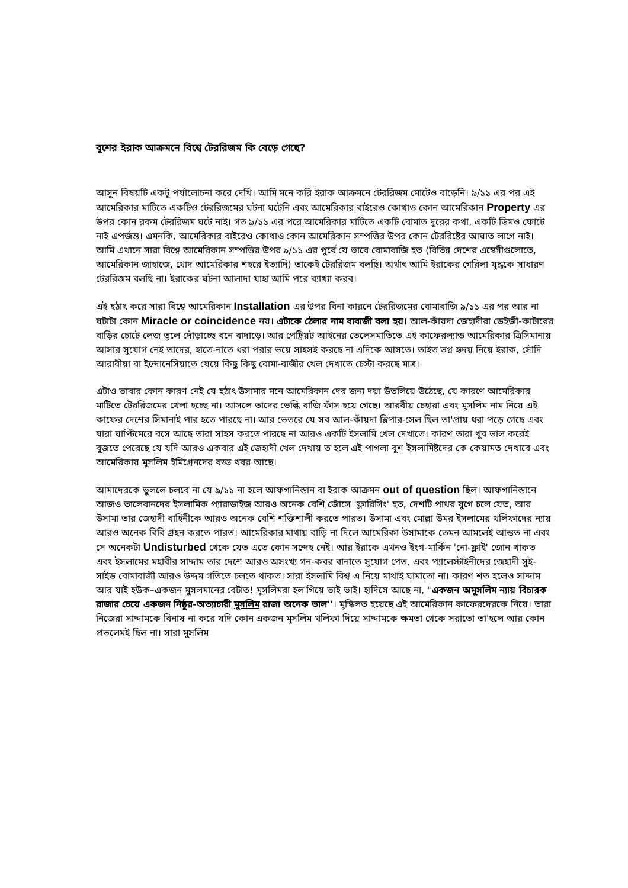বুশের ইরাক আক্রমনে বিশ্বে টেররিজম কি বেড়ে গেছে?
আসুন বিষয়টি একটু পর্যালোচনা করে দেখি। আমি মনে করি ইরাক আক্রমনে টেররিজম মোটেও বাড়েনি। ৯/১১ এর পর এই আমেরিকার মাটিতে একটিও টেররিজমের ঘটনা ঘটেনি এবং আমেরিকার বাইরেও কোথাও কোন আমেরিকান Property এর উপর কোন রকম টেররিজম ঘটে নাই। গত ৯/১১ এর পরে আমেরিকার মাটিতে একটি বোমাত দুরের কথা, একটি ডিমও ফোটে নাই এপর্জন্ত। এমনকি, আমেরিকার বাইরেও কোথাও কোন আমেরিকান সম্পত্তির উপর কোন টেররিষ্টের আঘাত লাগে নাই। আমি এখানে সারা বিশ্বে আমেরিকান সম্পত্তির উপর ৯/১১ এর পুর্বে যে ভাবে বোমাবাজি হত (বিভিন্ন দেশের এম্বেসীগুলোতে, আমেরিকান জাহাজে, খোদ আমেরিকার শহরে ইত্যাদি) তাকেই টেররিজম বলছি। অর্থাৎ আমি ইরাকের গেরিলা যুদ্ধকে সাধারণ টেররিজম বলছি না। ইরাকের ঘটনা আলাদা যাহা আমি পরে ব্যাখ্যা করব।
এই হঠাৎ করে সারা বিশ্বে আমেরিকান Installation এর উপর বিনা কারনে টেররিজমের বোমাবাজি ৯/১১ এর পর আর না ঘটাটা কোন Miracle or coincidence নয়। এটাকে ঠেলার নাম বাবাজী বলা হয়। আল-কাঁয়দা জেহাদীরা ডেইজী-কাটারের বাড়ির চোটে লেজ তুলে দৌড়াচ্ছে বনে বাদাড়ে। আর পেট্রিয়ট আইনের তেলেসমাতিতে এই কাফেরল্যান্ড আমেরিকার ত্রিসিমানায় আসার সুযোগ নেই তাদের, হাতে-নাতে ধরা পরার ভয়ে সাহসই করছে না এদিকে আসতে। তাইত ভগ্ন হৃদয় নিয়ে ইরাক, সৌদি আরাবীয়া বা ইন্দোনেসিয়াতে যেয়ে কিছু কিছু বোমা-বাজীর খেল দেখাতে চেস্টা করছে মাত্র।
এটাও ভাবার কোন কারণ নেই যে হঠাৎ উসামার মনে আমেরিকান দের জন্য দয়া উতলিয়ে উঠেছে, যে কারণে আমেরিকার মাটিতে টেররিজমের খেলা হচ্ছে না। আসলে তাদের ভেল্কি বাজি ফাঁস হয়ে গেছে। আরবীয় চেহারা এবং মুসলিম নাম নিয়ে এই কাফের দেশের সিমানাই পার হতে পারছে না। আর ভেতরে যে সব আল-কাঁয়দা স্লিপার-সেল ছিল তা'প্রায় ধরা পড়ে গেছে এবং যারা ঘাপ্টিমেরে বসে আছে তারা সাহস করতে পারছে না আরও একটি ইসলামি খেল দেখাতে। কারণ তারা খুব ভাল করেই বুজতে পেরেছে যে যদি আরও একবার এই জেহাদী খেল দেখায় ত'হলে এই পাগলা বুশ ইসলামিষ্টদের কে কেয়ামত দেখাবে এবং আমেরিকায় মুসলিম ইমিগ্রেনদের বড্ড খবর আছে।
আমাদেরকে ভুললে চলবে না যে ৯/১১ না হলে আফগানিস্তান বা ইরাক আক্রমন out of question ছিল। আফগানিস্তানে আজও তালেবানদের ইসলামিক প্যারাডাইজ আরও অনেক বেশি জোঁসে 'ফ্লারিসিং' হত, দেশটি পাথর যুগে চলে যেত, আর উসামা তার জেহাদী বাহিনীকে আরও অনেক বেশি শক্তিশালী করতে পারত। উসামা এবং মোল্লা উমর ইসলামের খলিফাদের ন্যায় আরও অনেক বিবি গ্রহন করতে পারত। আমেরিকার মাথায় বাড়ি না দিলে আমেরিকা উসামাকে তেমন আমলেই আন্তত না এবং সে অনেকটা Undisturbed থেকে যেত এতে কোন সন্দেহ নেই। আর ইরাকে এখনও ইংগ-মার্কিন 'নো-ফ্লাই' জোন থাকত এবং ইসলামের মহাবীর সাদ্দাম তার দেশে আরও অসংখ্য গন-কবর বানাতে সুযোগ পেত, এবং প্যালেস্টাইনীদের জেহাদী সুই-সাইড বোমাবাজী আরও উদ্দম গতিতে চলতে থাকত। সারা ইসলামি বিশ্ব এ নিয়ে মাথাই ঘামাতো না। কারণ শত হলেও সাদ্দাম আর যাই হউক–একজন মুসলমানের বেটাত! মুসলিমরা হল গিয়ে ভাই ভাই। হাদিসে আছে না, ''একজন অমুসলিম ন্যায় বিচারক রাজার চেয়ে একজন নিষ্ঠুর-অত্যাচারী মুসলিম রাজা অনেক ভাল''। মুস্কিলত হয়েছে এই আমেরিকান কাফেরদেরকে নিয়ে। তারা নিজেরা সাদ্দামকে বিনাষ না করে যদি কোন একজন মুসলিম খলিফা দিয়ে সাদ্দামকে ক্ষমতা থেকে সরাতো তা'হলে আর কোন প্রভলেমই ছিল না। সারা মুসলিম